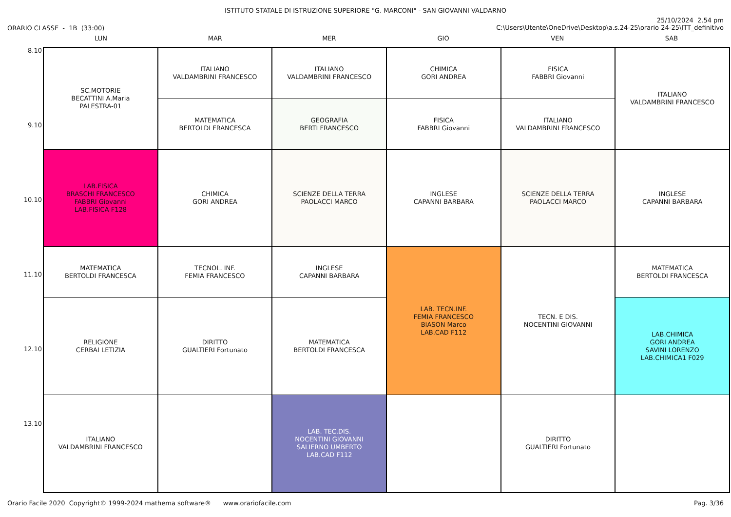ISTITUTO STATALE DI ISTRUZIONE SUPERIORE "G. MARCONI" - SAN GIOVANNI VALDARNO
ORARIO CLASSE - 1B (33:00)
25/10/2024 2.54 pm
C:\Users\Utente\OneDrive\Desktop\a.s.24-25\orario 24-25\ITT_definitivo
LUN MAR MER GIO VEN SAB
8.10
9.10
10.10
11.10
12.10
13.10
| SC.MOTORIE BECATTINI A.Maria PALESTRA-01 | ITALIANO VALDAMBRINI FRANCESCO | ITALIANO VALDAMBRINI FRANCESCO | CHIMICA GORI ANDREA | FISICA FABBRI Giovanni | ITALIANO VALDAMBRINI FRANCESCO |
| | MATEMATICA BERTOLDI FRANCESCA | GEOGRAFIA BERTI FRANCESCO | FISICA FABBRI Giovanni | ITALIANO VALDAMBRINI FRANCESCO | |
| LAB.FISICA BRASCHI FRANCESCO FABBRI Giovanni LAB.FISICA F128 | CHIMICA GORI ANDREA | SCIENZE DELLA TERRA PAOLACCI MARCO | INGLESE CAPANNI BARBARA | SCIENZE DELLA TERRA PAOLACCI MARCO | INGLESE CAPANNI BARBARA |
| MATEMATICA BERTOLDI FRANCESCA | TECNOL. INF. FEMIA FRANCESCO | INGLESE CAPANNI BARBARA | LAB. TECN.INF. FEMIA FRANCESCO BIASON Marco LAB.CAD F112 | TECN. E DIS. NOCENTINI GIOVANNI | MATEMATICA BERTOLDI FRANCESCA |
| RELIGIONE CERBAI LETIZIA | DIRITTO GUALTIERI Fortunato | MATEMATICA BERTOLDI FRANCESCA | | | LAB.CHIMICA GORI ANDREA SAVINI LORENZO LAB.CHIMICA1 F029 |
| ITALIANO VALDAMBRINI FRANCESCO | | LAB. TEC.DIS. NOCENTINI GIOVANNI SALIERNO UMBERTO LAB.CAD F112 | | DIRITTO GUALTIERI Fortunato | |
Orario Facile 2020 Copyright© 1999-2024 mathema software® www.orariofacile.com
Pag. 3/36